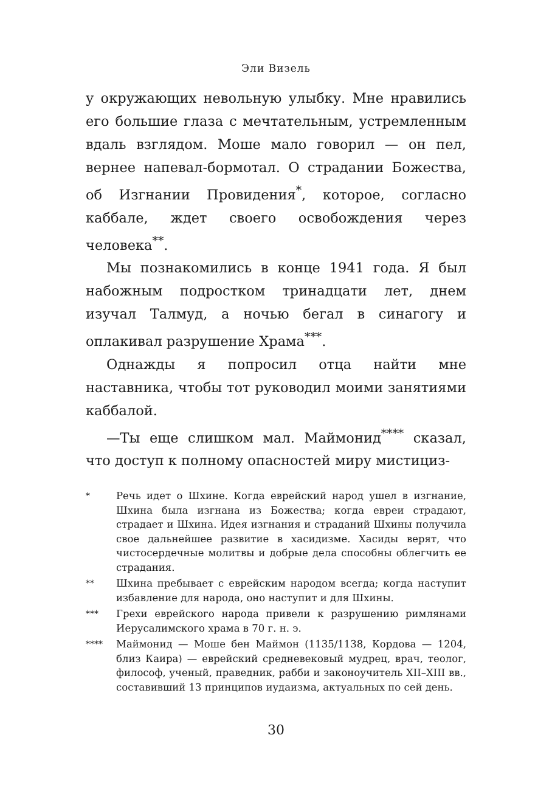Эли Визель
у окружающих невольную улыбку. Мне нравились его большие глаза с мечтательным, устремленным вдаль взглядом. Моше мало говорил — он пел, вернее напевал-бормотал. О страдании Божества, об Изгнании Провидения<sup>*</sup>, которое, согласно каббале, ждет своего освобождения через человека<sup>**</sup>.
Мы познакомились в конце 1941 года. Я был набожным подростком тринадцати лет, днем изучал Талмуд, а ночью бегал в синагогу и оплакивал разрушение Храма<sup>***</sup>.
Однажды я попросил отца найти мне наставника, чтобы тот руководил моими занятиями каббалой.
—Ты еще слишком мал. Маймонид<sup>****</sup> сказал, что доступ к полному опасностей миру мистициз-
* Речь идет о Шхине. Когда еврейский народ ушел в изгнание, Шхина была изгнана из Божества; когда евреи страдают, страдает и Шхина. Идея изгнания и страданий Шхины получила свое дальнейшее развитие в хасидизме. Хасиды верят, что чистосердечные молитвы и добрые дела способны облегчить ее страдания.
** Шхина пребывает с еврейским народом всегда; когда наступит избавление для народа, оно наступит и для Шхины.
*** Грехи еврейского народа привели к разрушению римлянами Иерусалимского храма в 70 г. н. э.
**** Маймонид — Моше бен Маймон (1135/1138, Кордова — 1204, близ Каира) — еврейский средневековый мудрец, врач, теолог, философ, ученый, праведник, рабби и законоучитель XII–XIII вв., составивший 13 принципов иудаизма, актуальных по сей день.
30